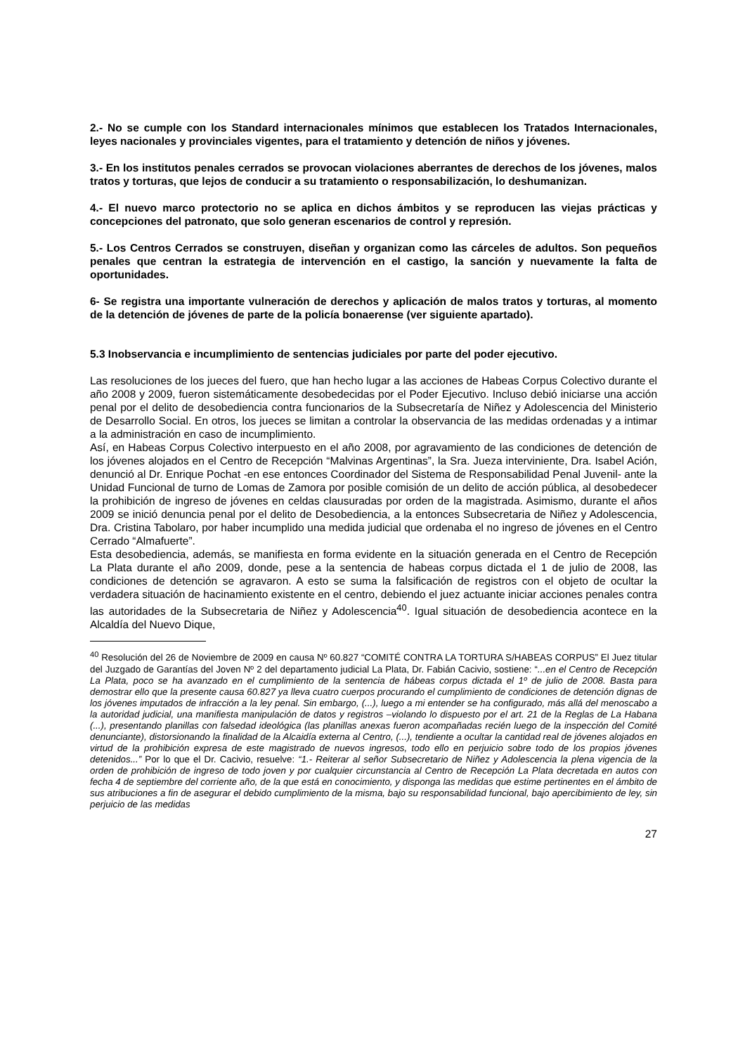2.- No se cumple con los Standard internacionales mínimos que establecen los Tratados Internacionales, leyes nacionales y provinciales vigentes, para el tratamiento y detención de niños y jóvenes.
3.- En los institutos penales cerrados se provocan violaciones aberrantes de derechos de los jóvenes, malos tratos y torturas, que lejos de conducir a su tratamiento o responsabilización, lo deshumanizan.
4.- El nuevo marco protectorio no se aplica en dichos ámbitos y se reproducen las viejas prácticas y concepciones del patronato, que solo generan escenarios de control y represión.
5.- Los Centros Cerrados se construyen, diseñan y organizan como las cárceles de adultos. Son pequeños penales que centran la estrategia de intervención en el castigo, la sanción y nuevamente la falta de oportunidades.
6- Se registra una importante vulneración de derechos y aplicación de malos tratos y torturas, al momento de la detención de jóvenes de parte de la policía bonaerense (ver siguiente apartado).
5.3 Inobservancia e incumplimiento de sentencias judiciales por parte del poder ejecutivo.
Las resoluciones de los jueces del fuero, que han hecho lugar a las acciones de Habeas Corpus Colectivo durante el año 2008 y 2009, fueron sistemáticamente desobedecidas por el Poder Ejecutivo. Incluso debió iniciarse una acción penal por el delito de desobediencia contra funcionarios de la Subsecretaría de Niñez y Adolescencia del Ministerio de Desarrollo Social. En otros, los jueces se limitan a controlar la observancia de las medidas ordenadas y a intimar a la administración en caso de incumplimiento.
Así, en Habeas Corpus Colectivo interpuesto en el año 2008, por agravamiento de las condiciones de detención de los jóvenes alojados en el Centro de Recepción “Malvinas Argentinas”, la Sra. Jueza interviniente, Dra. Isabel Ación, denunció al Dr. Enrique Pochat -en ese entonces Coordinador del Sistema de Responsabilidad Penal Juvenil- ante la Unidad Funcional de turno de Lomas de Zamora por posible comisión de un delito de acción pública, al desobedecer la prohibición de ingreso de jóvenes en celdas clausuradas por orden de la magistrada. Asimismo, durante el años 2009 se inició denuncia penal por el delito de Desobediencia, a la entonces Subsecretaria de Niñez y Adolescencia, Dra. Cristina Tabolaro, por haber incumplido una medida judicial que ordenaba el no ingreso de jóvenes en el Centro Cerrado “Almafuerte”.
Esta desobediencia, además, se manifiesta en forma evidente en la situación generada en el Centro de Recepción La Plata durante el año 2009, donde, pese a la sentencia de habeas corpus dictada el 1 de julio de 2008, las condiciones de detención se agravaron. A esto se suma la falsificación de registros con el objeto de ocultar la verdadera situación de hacinamiento existente en el centro, debiendo el juez actuante iniciar acciones penales contra las autoridades de la Subsecretaria de Niñez y Adolescencia<sup>40</sup>. Igual situación de desobediencia acontece en la Alcaldía del Nuevo Dique,
<sup>40</sup> Resolución del 26 de Noviembre de 2009 en causa Nº 60.827 “COMITÉ CONTRA LA TORTURA S/HABEAS CORPUS” El Juez titular del Juzgado de Garantías del Joven Nº 2 del departamento judicial La Plata, Dr. Fabián Cacivio, sostiene: “...en el Centro de Recepción La Plata, poco se ha avanzado en el cumplimiento de la sentencia de hábeas corpus dictada el 1º de julio de 2008. Basta para demostrar ello que la presente causa 60.827 ya lleva cuatro cuerpos procurando el cumplimiento de condiciones de detención dignas de los jóvenes imputados de infracción a la ley penal. Sin embargo, (...), luego a mi entender se ha configurado, más allá del menoscabo a la autoridad judicial, una manifiesta manipulación de datos y registros –violando lo dispuesto por el art. 21 de la Reglas de La Habana (...), presentando planillas con falsedad ideológica (las planillas anexas fueron acompañadas recién luego de la inspección del Comité denunciante), distorsionando la finalidad de la Alcaidía externa al Centro, (...), tendiente a ocultar la cantidad real de jóvenes alojados en virtud de la prohibición expresa de este magistrado de nuevos ingresos, todo ello en perjuicio sobre todo de los propios jóvenes detenidos...” Por lo que el Dr. Cacivio, resuelve: “1.- Reiterar al señor Subsecretario de Niñez y Adolescencia la plena vigencia de la orden de prohibición de ingreso de todo joven y por cualquier circunstancia al Centro de Recepción La Plata decretada en autos con fecha 4 de septiembre del corriente año, de la que está en conocimiento, y disponga las medidas que estime pertinentes en el ámbito de sus atribuciones a fin de asegurar el debido cumplimiento de la misma, bajo su responsabilidad funcional, bajo apercibimiento de ley, sin perjuicio de las medidas
27